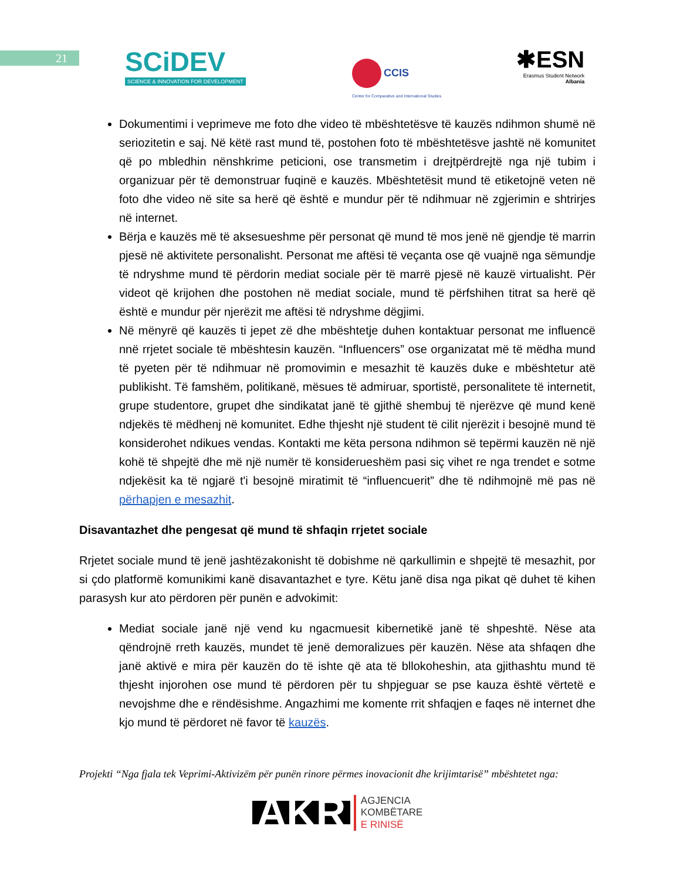21
SCiDEV
SCIENCE & INNOVATION FOR DEVELOPMENT
CCIS
Center for Comparative and International Studies
✱ESN
Erasmus Student Network
Albania
Dokumentimi i veprimeve me foto dhe video të mbështetësve të kauzës ndihmon shumë në seriozitetin e saj. Në këtë rast mund të, postohen foto të mbështetësve jashtë në komunitet që po mbledhin nënshkrime peticioni, ose transmetim i drejtpërdrejtë nga një tubim i organizuar për të demonstruar fuqinë e kauzës. Mbështetësit mund të etiketojnë veten në foto dhe video në site sa herë që është e mundur për të ndihmuar në zgjerimin e shtrirjes në internet.
Bërja e kauzës më të aksesueshme për personat që mund të mos jenë në gjendje të marrin pjesë në aktivitete personalisht. Personat me aftësi të veçanta ose që vuajnë nga sëmundje të ndryshme mund të përdorin mediat sociale për të marrë pjesë në kauzë virtualisht. Për videot që krijohen dhe postohen në mediat sociale, mund të përfshihen titrat sa herë që është e mundur për njerëzit me aftësi të ndryshme dëgjimi.
Në mënyrë që kauzës ti jepet zë dhe mbështetje duhen kontaktuar personat me influencë nnë rrjetet sociale të mbështesin kauzën. “Influencers” ose organizatat më të mëdha mund të pyeten për të ndihmuar në promovimin e mesazhit të kauzës duke e mbështetur atë publikisht. Të famshëm, politikanë, mësues të admiruar, sportistë, personalitete të internetit, grupe studentore, grupet dhe sindikatat janë të gjithë shembuj të njerëzve që mund kenë ndjekës të mëdhenj në komunitet. Edhe thjesht një student të cilit njerëzit i besojnë mund të konsiderohet ndikues vendas. Kontakti me këta persona ndihmon së tepërmi kauzën në një kohë të shpejtë dhe më një numër të konsiderueshëm pasi siç vihet re nga trendet e sotme ndjekësit ka të ngjarë t'i besojnë miratimit të “influencuerit” dhe të ndihmojnë më pas në përhapjen e mesazhit.
Disavantazhet dhe pengesat që mund të shfaqin rrjetet sociale
Rrjetet sociale mund të jenë jashtëzakonisht të dobishme në qarkullimin e shpejtë të mesazhit, por si çdo platformë komunikimi kanë disavantazhet e tyre. Këtu janë disa nga pikat që duhet të kihen parasysh kur ato përdoren për punën e advokimit:
Mediat sociale janë një vend ku ngacmuesit kibernetikë janë të shpeshtë. Nëse ata qëndrojnë rreth kauzës, mundet të jenë demoralizues për kauzën. Nëse ata shfaqen dhe janë aktivë e mira për kauzën do të ishte që ata të bllokoheshin, ata gjithashtu mund të thjesht injorohen ose mund të përdoren për tu shpjeguar se pse kauza është vërtetë e nevojshme dhe e rëndësishme. Angazhimi me komente rrit shfaqjen e faqes në internet dhe kjo mund të përdoret në favor të kauzës.
Projekti “Nga fjala tek Veprimi-Aktivizëm për punën rinore përmes inovacionit dhe krijimtarisë” mbështetet nga:
AKR AGJENCIA
KOMBËTARE
E RINISË